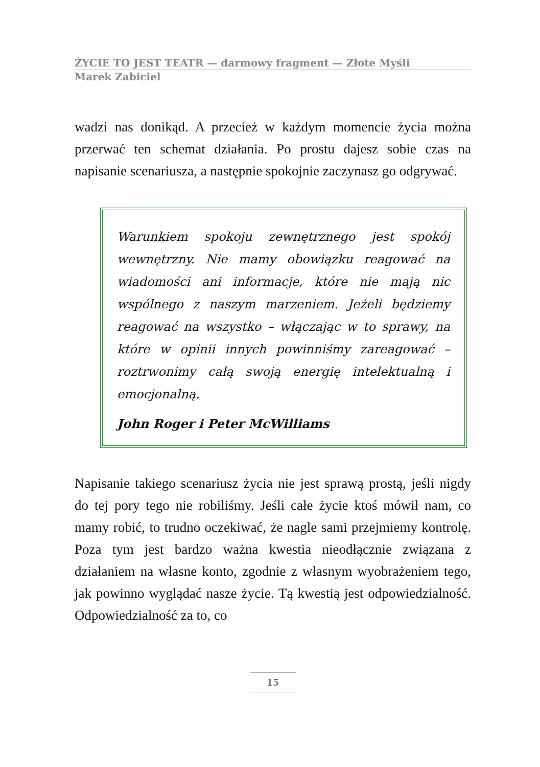ŻYCIE TO JEST TEATR — darmowy fragment — Złote Myśli
Marek Zabiciel
wadzi nas donikąd. A przecież w każdym momencie życia można przerwać ten schemat działania. Po prostu dajesz sobie czas na napisanie scenariusza, a następnie spokojnie zaczynasz go odgrywać.
Warunkiem spokoju zewnętrznego jest spokój wewnętrzny. Nie mamy obowiązku reagować na wiadomości ani informacje, które nie mają nic wspólnego z naszym marzeniem. Jeżeli będziemy reagować na wszystko – włączając w to sprawy, na które w opinii innych powinniśmy zareagować – roztrwonimy całą swoją energię intelektualną i emocjonalną.
John Roger i Peter McWilliams
Napisanie takiego scenariusz życia nie jest sprawą prostą, jeśli nigdy do tej pory tego nie robiliśmy. Jeśli całe życie ktoś mówił nam, co mamy robić, to trudno oczekiwać, że nagle sami przejmiemy kontrolę. Poza tym jest bardzo ważna kwestia nieodłącznie związana z działaniem na własne konto, zgodnie z własnym wyobrażeniem tego, jak powinno wyglądać nasze życie. Tą kwestią jest odpowiedzialność. Odpowiedzialność za to, co
15